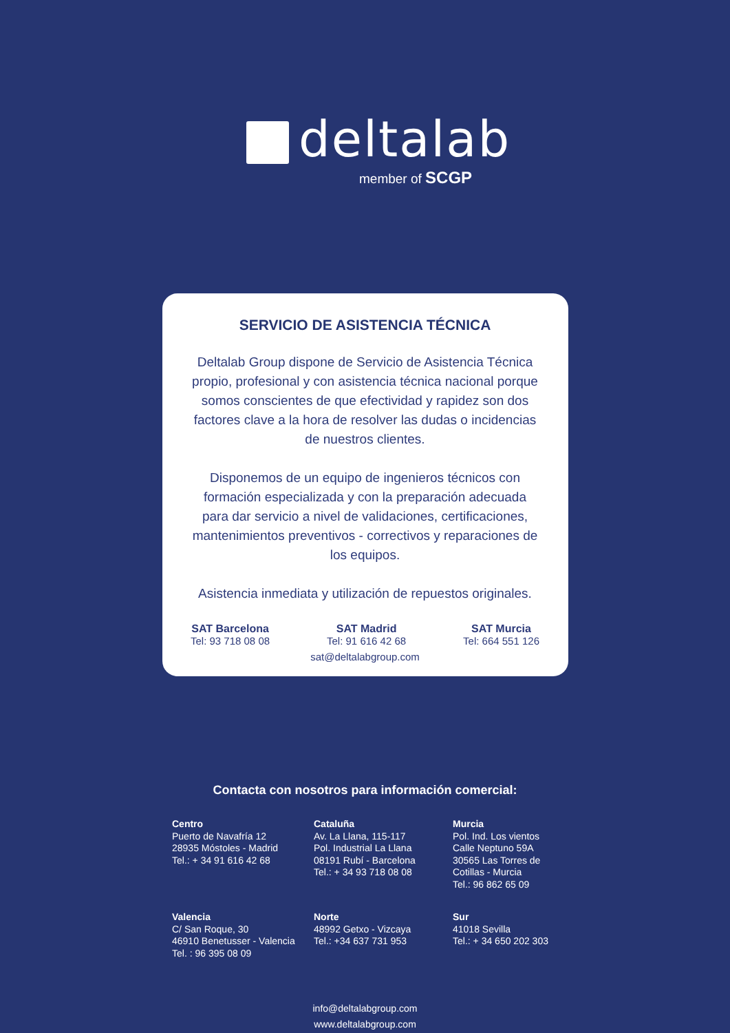deltalab
member of SCGP
SERVICIO DE ASISTENCIA TÉCNICA
Deltalab Group dispone de Servicio de Asistencia Técnica propio, profesional y con asistencia técnica nacional porque somos conscientes de que efectividad y rapidez son dos factores clave a la hora de resolver las dudas o incidencias de nuestros clientes.
Disponemos de un equipo de ingenieros técnicos con formación especializada y con la preparación adecuada para dar servicio a nivel de validaciones, certificaciones, mantenimientos preventivos - correctivos y reparaciones de los equipos.
Asistencia inmediata y utilización de repuestos originales.
SAT Barcelona
Tel: 93 718 08 08
SAT Madrid
Tel: 91 616 42 68
SAT Murcia
Tel: 664 551 126
sat@deltalabgroup.com
Contacta con nosotros para información comercial:
Centro
Puerto de Navafría 12
28935 Móstoles - Madrid
Tel.: + 34 91 616 42 68
Cataluña
Av. La Llana, 115-117
Pol. Industrial La Llana
08191 Rubí - Barcelona
Tel.: + 34 93 718 08 08
Murcia
Pol. Ind. Los vientos
Calle Neptuno 59A
30565 Las Torres de
Cotillas - Murcia
Tel.: 96 862 65 09
Valencia
C/ San Roque, 30
46910 Benetusser - Valencia
Tel. : 96 395 08 09
Norte
48992 Getxo - Vizcaya
Tel.: +34 637 731 953
Sur
41018 Sevilla
Tel.: + 34 650 202 303
info@deltalabgroup.com
www.deltalabgroup.com